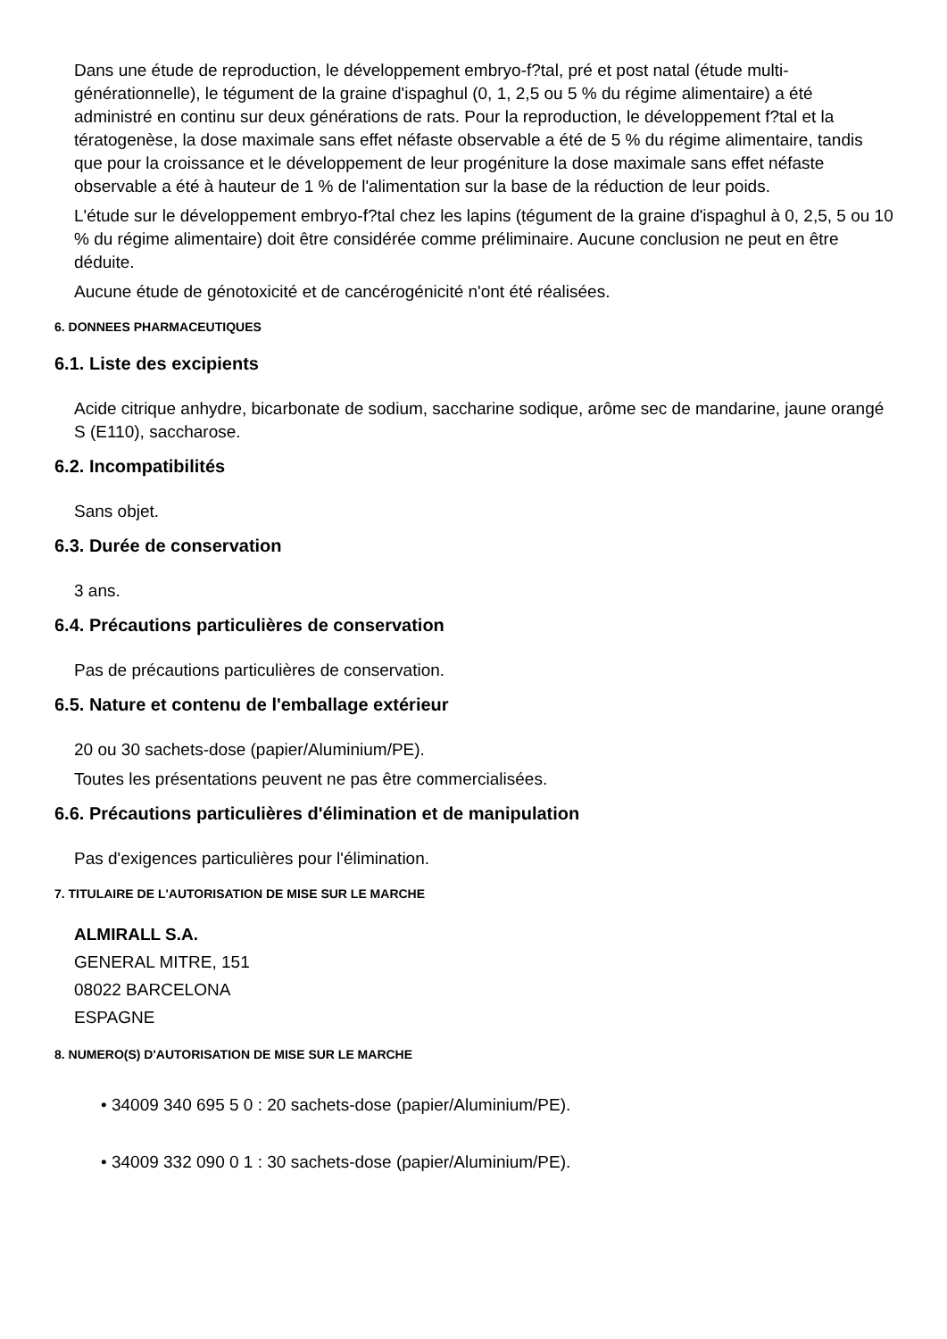Dans une étude de reproduction, le développement embryo-f?tal, pré et post natal (étude multi-générationnelle), le tégument de la graine d'ispaghul (0, 1, 2,5 ou 5 % du régime alimentaire) a été administré en continu sur deux générations de rats. Pour la reproduction, le développement f?tal et la tératogenèse, la dose maximale sans effet néfaste observable a été de 5 % du régime alimentaire, tandis que pour la croissance et le développement de leur progéniture la dose maximale sans effet néfaste observable a été à hauteur de 1 % de l'alimentation sur la base de la réduction de leur poids.
L'étude sur le développement embryo-f?tal chez les lapins (tégument de la graine d'ispaghul à 0, 2,5, 5 ou 10 % du régime alimentaire) doit être considérée comme préliminaire. Aucune conclusion ne peut en être déduite.
Aucune étude de génotoxicité et de cancérogénicité n'ont été réalisées.
6. DONNEES PHARMACEUTIQUES
6.1. Liste des excipients
Acide citrique anhydre, bicarbonate de sodium, saccharine sodique, arôme sec de mandarine, jaune orangé S (E110), saccharose.
6.2. Incompatibilités
Sans objet.
6.3. Durée de conservation
3 ans.
6.4. Précautions particulières de conservation
Pas de précautions particulières de conservation.
6.5. Nature et contenu de l'emballage extérieur
20 ou 30 sachets-dose (papier/Aluminium/PE).
Toutes les présentations peuvent ne pas être commercialisées.
6.6. Précautions particulières d'élimination et de manipulation
Pas d'exigences particulières pour l'élimination.
7. TITULAIRE DE L'AUTORISATION DE MISE SUR LE MARCHE
ALMIRALL S.A.
GENERAL MITRE, 151
08022 BARCELONA
ESPAGNE
8. NUMERO(S) D'AUTORISATION DE MISE SUR LE MARCHE
• 34009 340 695 5 0 : 20 sachets-dose (papier/Aluminium/PE).
• 34009 332 090 0 1 : 30 sachets-dose (papier/Aluminium/PE).